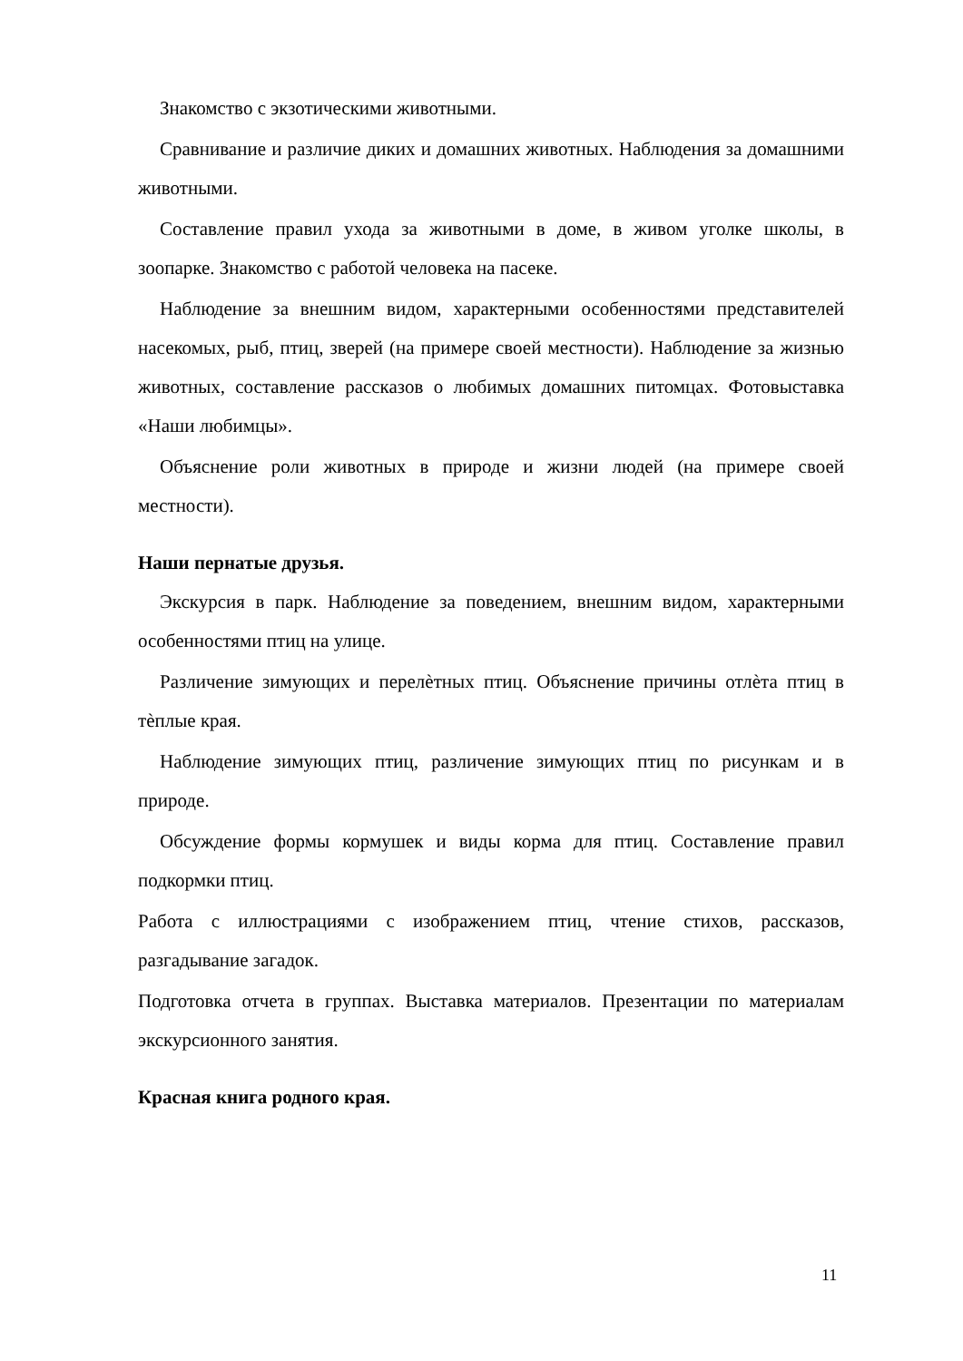Знакомство с экзотическими животными.
Сравнивание и различие диких и домашних животных. Наблюдения за домашними животными.
Составление правил ухода за животными в доме, в живом уголке школы, в зоопарке. Знакомство с работой человека на пасеке.
Наблюдение за внешним видом, характерными особенностями представителей насекомых, рыб, птиц, зверей (на примере своей местности). Наблюдение за жизнью животных, составление рассказов о любимых домашних питомцах. Фотовыставка «Наши любимцы».
Объяснение роли животных в природе и жизни людей (на примере своей местности).
Наши пернатые друзья.
Экскурсия в парк. Наблюдение за поведением, внешним видом, характерными особенностями птиц на улице.
Различение зимующих и перелѐтных птиц. Объяснение причины отлѐта птиц в тѐплые края.
Наблюдение зимующих птиц, различение зимующих птиц по рисункам и в природе.
Обсуждение формы кормушек и виды корма для птиц. Составление правил подкормки птиц.
Работа с иллюстрациями с изображением птиц, чтение стихов, рассказов, разгадывание загадок.
Подготовка отчета в группах. Выставка материалов. Презентации по материалам экскурсионного занятия.
Красная книга родного края.
11